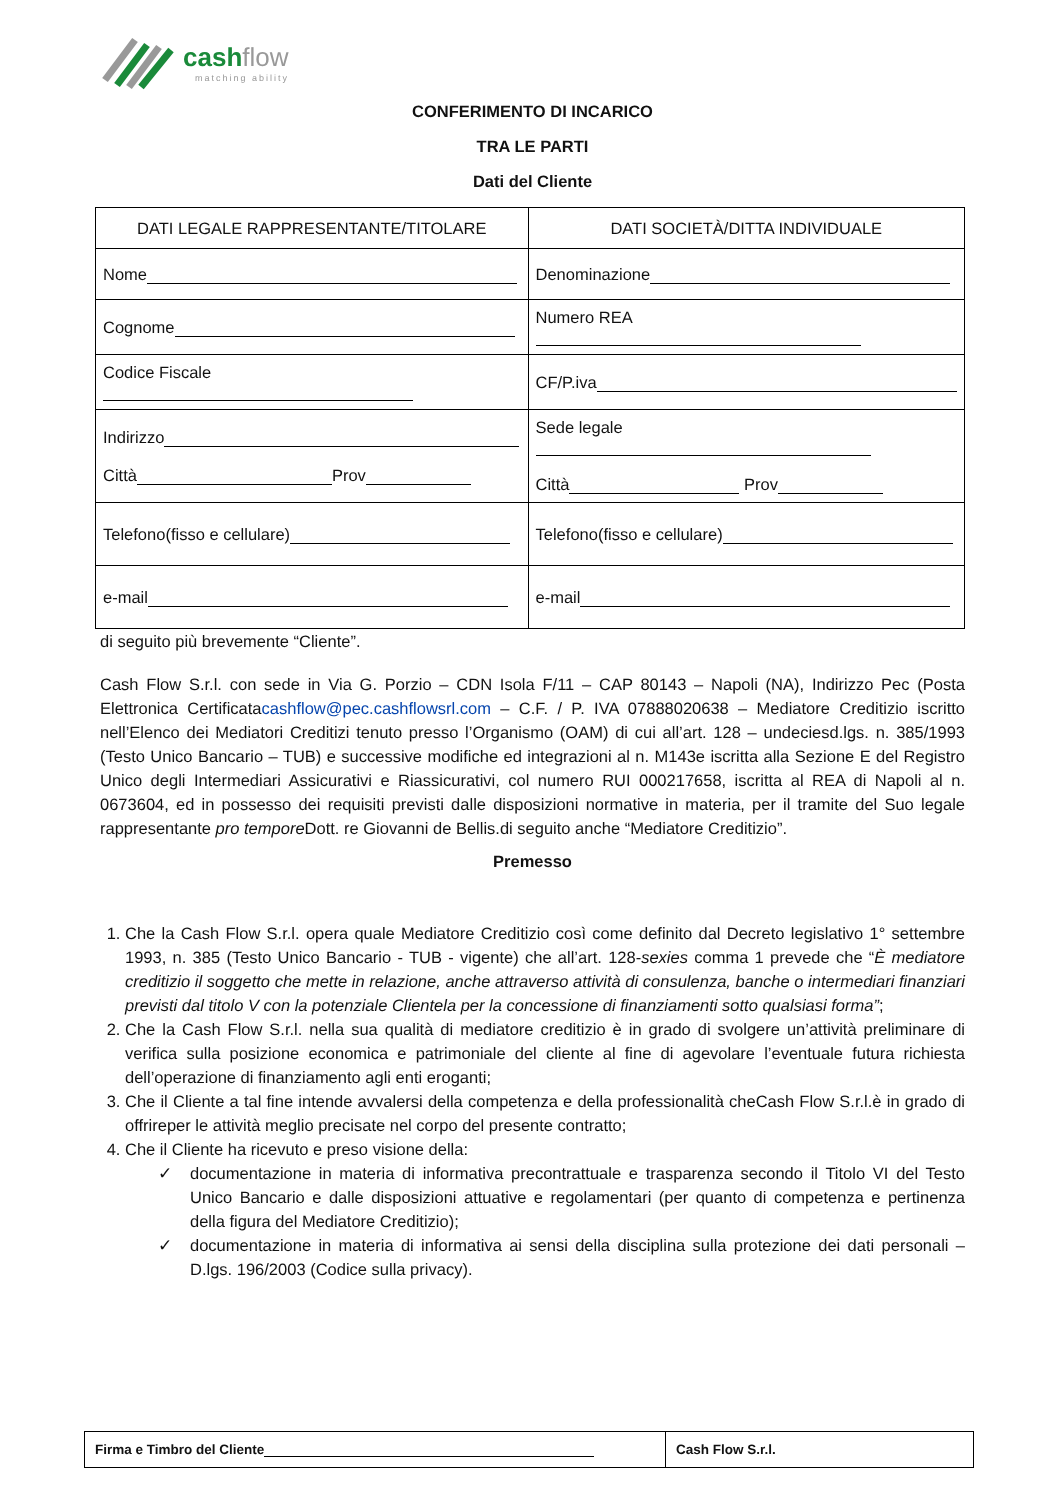cashflow
matching ability
CONFERIMENTO DI INCARICO
TRA LE PARTI
Dati del Cliente
| DATI LEGALE RAPPRESENTANTE/TITOLARE | DATI SOCIETÀ/DITTA INDIVIDUALE |
| --- | --- |
| Nome | Denominazione |
| Cognome | Numero REA |
| Codice Fiscale | CF/P.iva |
| Indirizzo Città Prov | Sede legale Città Prov |
| Telefono(fisso e cellulare) | Telefono(fisso e cellulare) |
| e-mail | e-mail |
di seguito più brevemente “Cliente”.
Cash Flow S.r.l. con sede in Via G. Porzio – CDN Isola F/11 – CAP 80143 – Napoli (NA), Indirizzo Pec (Posta Elettronica Certificatacashflow@pec.cashflowsrl.com – C.F. / P. IVA 07888020638 – Mediatore Creditizio iscritto nell’Elenco dei Mediatori Creditizi tenuto presso l’Organismo (OAM) di cui all’art. 128 – undeciesd.lgs. n. 385/1993 (Testo Unico Bancario – TUB) e successive modifiche ed integrazioni al n. M143e iscritta alla Sezione E del Registro Unico degli Intermediari Assicurativi e Riassicurativi, col numero RUI 000217658, iscritta al REA di Napoli al n. 0673604, ed in possesso dei requisiti previsti dalle disposizioni normative in materia, per il tramite del Suo legale rappresentante pro tempore Dott. re Giovanni de Bellis.di seguito anche “Mediatore Creditizio”.
Premesso
1. Che la Cash Flow S.r.l. opera quale Mediatore Creditizio così come definito dal Decreto legislativo 1° settembre 1993, n. 385 (Testo Unico Bancario - TUB - vigente) che all’art. 128-sexies comma 1 prevede che “È mediatore creditizio il soggetto che mette in relazione, anche attraverso attività di consulenza, banche o intermediari finanziari previsti dal titolo V con la potenziale Clientela per la concessione di finanziamenti sotto qualsiasi forma”;
2. Che la Cash Flow S.r.l. nella sua qualità di mediatore creditizio è in grado di svolgere un’attività preliminare di verifica sulla posizione economica e patrimoniale del cliente al fine di agevolare l’eventuale futura richiesta dell’operazione di finanziamento agli enti eroganti;
3. Che il Cliente a tal fine intende avvalersi della competenza e della professionalità cheCash Flow S.r.l.è in grado di offrireper le attività meglio precisate nel corpo del presente contratto;
4. Che il Cliente ha ricevuto e preso visione della:
✓ documentazione in materia di informativa precontrattuale e trasparenza secondo il Titolo VI del Testo Unico Bancario e dalle disposizioni attuative e regolamentari (per quanto di competenza e pertinenza della figura del Mediatore Creditizio);
✓ documentazione in materia di informativa ai sensi della disciplina sulla protezione dei dati personali – D.lgs. 196/2003 (Codice sulla privacy).
| Firma e Timbro del Cliente | Cash Flow S.r.l. |